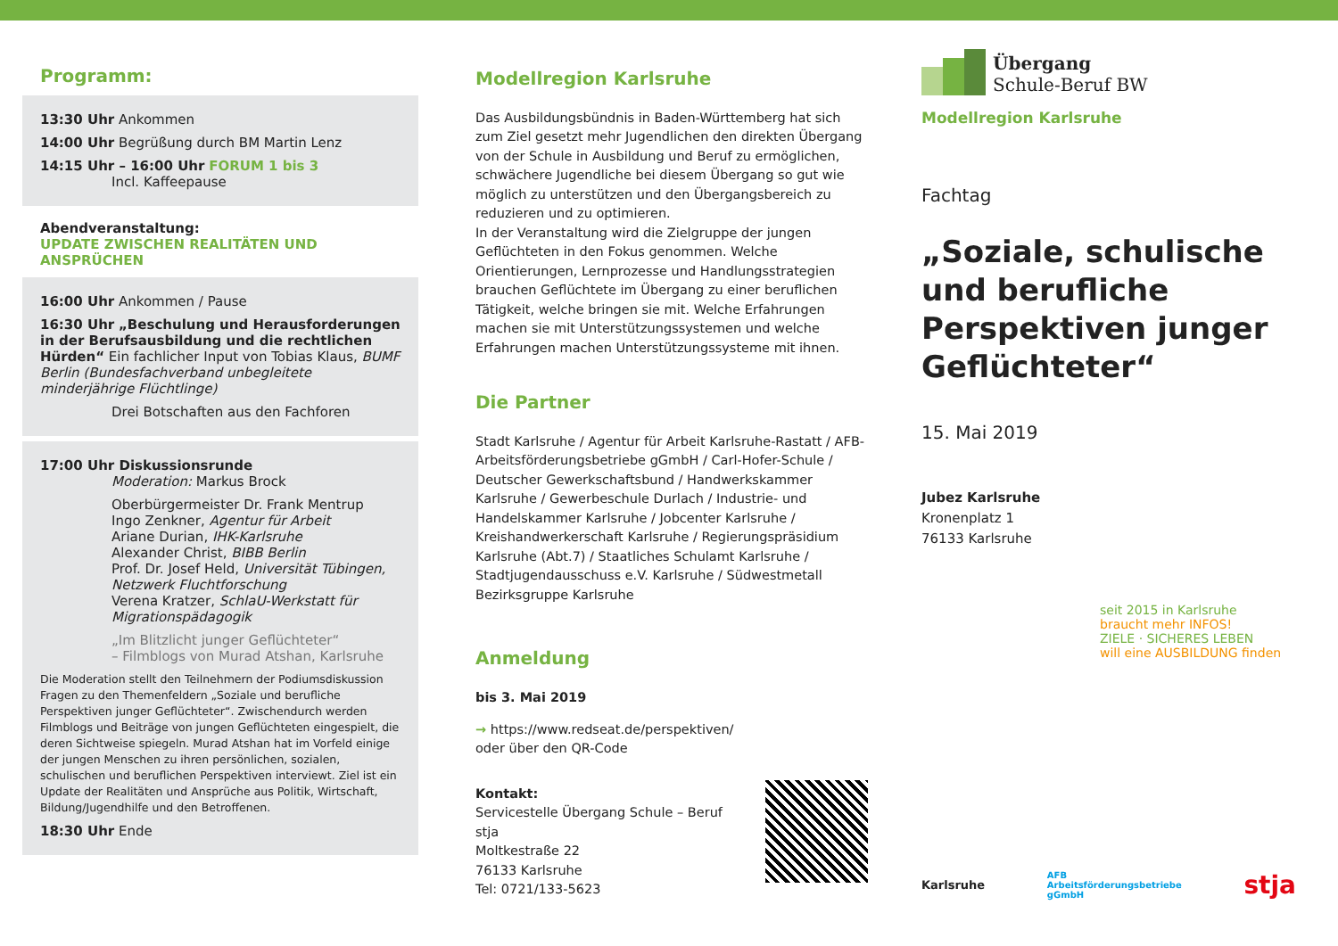Programm:
13:30 Uhr Ankommen
14:00 Uhr Begrüßung durch BM Martin Lenz
14:15 Uhr – 16:00 Uhr FORUM 1 bis 3
Incl. Kaffeepause
Abendveranstaltung:
UPDATE ZWISCHEN REALITÄTEN UND ANSPRÜCHEN
16:00 Uhr Ankommen / Pause
16:30 Uhr „Beschulung und Herausforderungen in der Berufsausbildung und die rechtlichen Hürden“ Ein fachlicher Input von Tobias Klaus, BUMF Berlin (Bundesfachverband unbegleitete minderjährige Flüchtlinge)
Drei Botschaften aus den Fachforen
17:00 Uhr Diskussionsrunde
Moderation: Markus Brock
Oberbürgermeister Dr. Frank Mentrup
Ingo Zenkner, Agentur für Arbeit
Ariane Durian, IHK-Karlsruhe
Alexander Christ, BIBB Berlin
Prof. Dr. Josef Held, Universität Tübingen, Netzwerk Fluchtforschung
Verena Kratzer, SchlaU-Werkstatt für Migrationspädagogik
„Im Blitzlicht junger Geflüchteter“
– Filmblogs von Murad Atshan, Karlsruhe
Die Moderation stellt den Teilnehmern der Podiumsdiskussion Fragen zu den Themenfeldern „Soziale und berufliche Perspektiven junger Geflüchteter“. Zwischendurch werden Filmblogs und Beiträge von jungen Geflüchteten eingespielt, die deren Sichtweise spiegeln. Murad Atshan hat im Vorfeld einige der jungen Menschen zu ihren persönlichen, sozialen, schulischen und beruflichen Perspektiven interviewt. Ziel ist ein Update der Realitäten und Ansprüche aus Politik, Wirtschaft, Bildung/Jugendhilfe und den Betroffenen.
18:30 Uhr Ende
Modellregion Karlsruhe
Das Ausbildungsbündnis in Baden-Württemberg hat sich zum Ziel gesetzt mehr Jugendlichen den direkten Übergang von der Schule in Ausbildung und Beruf zu ermöglichen, schwächere Jugendliche bei diesem Übergang so gut wie möglich zu unterstützen und den Übergangsbereich zu reduzieren und zu optimieren.
In der Veranstaltung wird die Zielgruppe der jungen Geflüchteten in den Fokus genommen. Welche Orientierungen, Lernprozesse und Handlungsstrategien brauchen Geflüchtete im Übergang zu einer beruflichen Tätigkeit, welche bringen sie mit. Welche Erfahrungen machen sie mit Unterstützungssystemen und welche Erfahrungen machen Unterstützungssysteme mit ihnen.
Die Partner
Stadt Karlsruhe / Agentur für Arbeit Karlsruhe-Rastatt / AFB-Arbeitsförderungsbetriebe gGmbH / Carl-Hofer-Schule / Deutscher Gewerkschaftsbund / Handwerkskammer Karlsruhe / Gewerbeschule Durlach / Industrie- und Handelskammer Karlsruhe / Jobcenter Karlsruhe / Kreishandwerkerschaft Karlsruhe / Regierungspräsidium Karlsruhe (Abt.7) / Staatliches Schulamt Karlsruhe / Stadtjugendausschuss e.V. Karlsruhe / Südwestmetall Bezirksgruppe Karlsruhe
Anmeldung
bis 3. Mai 2019
→ https://www.redseat.de/perspektiven/
oder über den QR-Code
Kontakt:
Servicestelle Übergang Schule – Beruf
stja
Moltkestraße 22
76133 Karlsruhe
Tel: 0721/133-5623
Übergang
Schule-Beruf BW
Modellregion Karlsruhe
Fachtag
„Soziale, schulische und berufliche Perspektiven junger Geflüchteter“
15. Mai 2019
Jubez Karlsruhe
Kronenplatz 1
76133 Karlsruhe
seit 2015 in Karlsruhe
braucht mehr INFOS!
ZIELE · SICHERES LEBEN
will eine AUSBILDUNG finden
Karlsruhe AFB
Arbeitsförderungsbetriebe
gGmbH stja